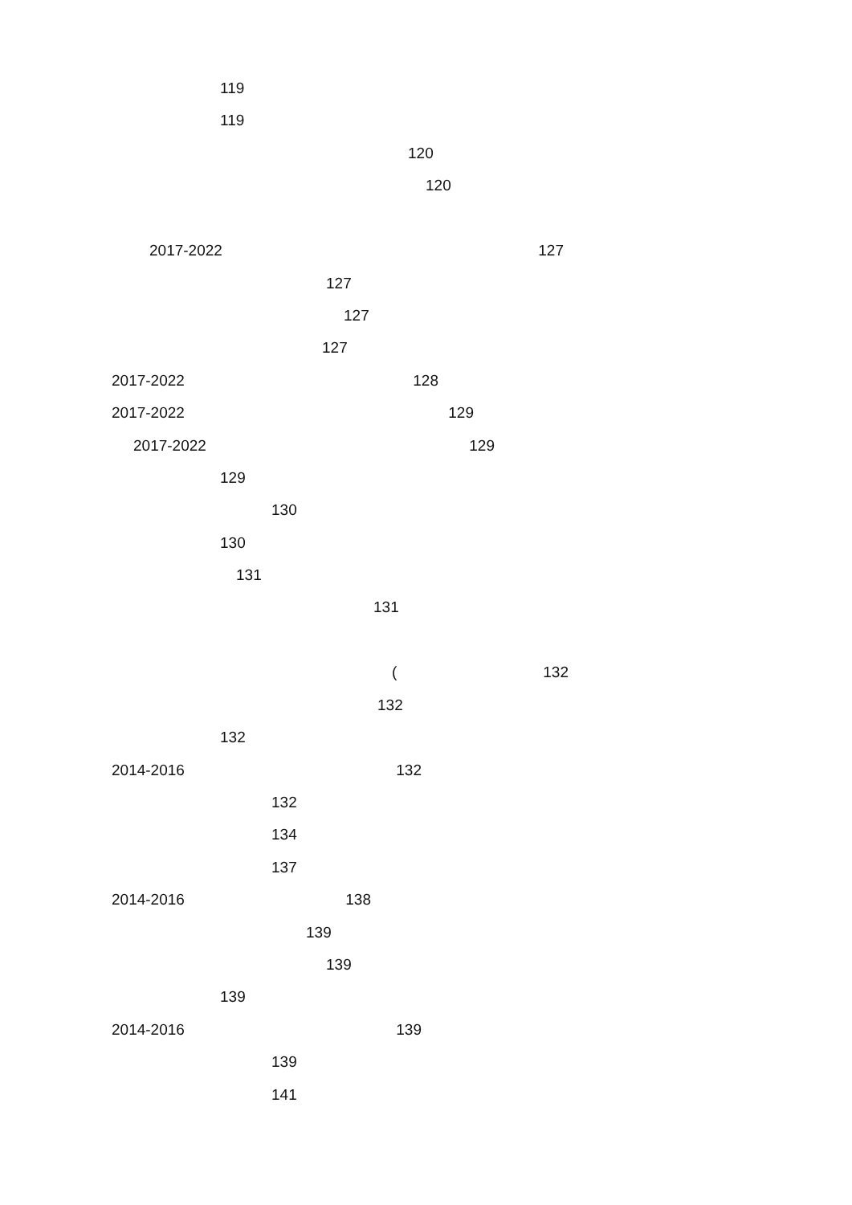119
119
120
120
2017-2022 127
127
127
127
2017-2022 128
2017-2022 129
2017-2022 129
129
130
130
131
131
( 132
132
132
2014-2016 132
132
134
137
2014-2016 138
139
139
139
2014-2016 139
139
141